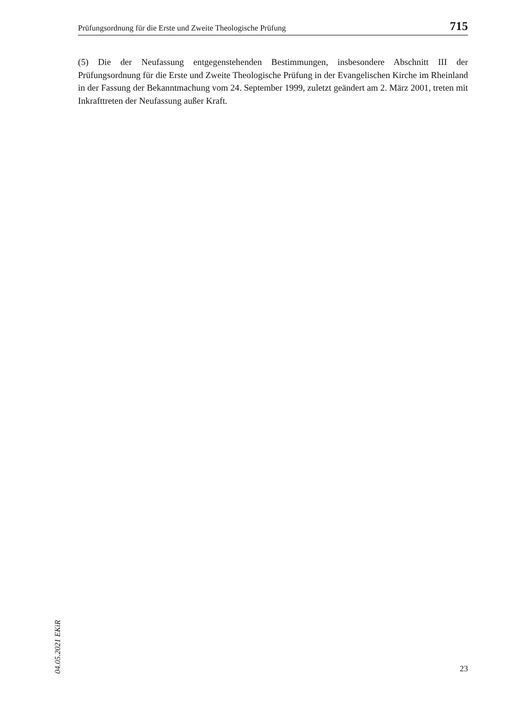Prüfungsordnung für die Erste und Zweite Theologische Prüfung 715
(5) Die der Neufassung entgegenstehenden Bestimmungen, insbesondere Abschnitt III der Prüfungsordnung für die Erste und Zweite Theologische Prüfung in der Evangelischen Kirche im Rheinland in der Fassung der Bekanntmachung vom 24. September 1999, zuletzt geändert am 2. März 2001, treten mit Inkrafttreten der Neufassung außer Kraft.
04.05.2021 EKiR
23